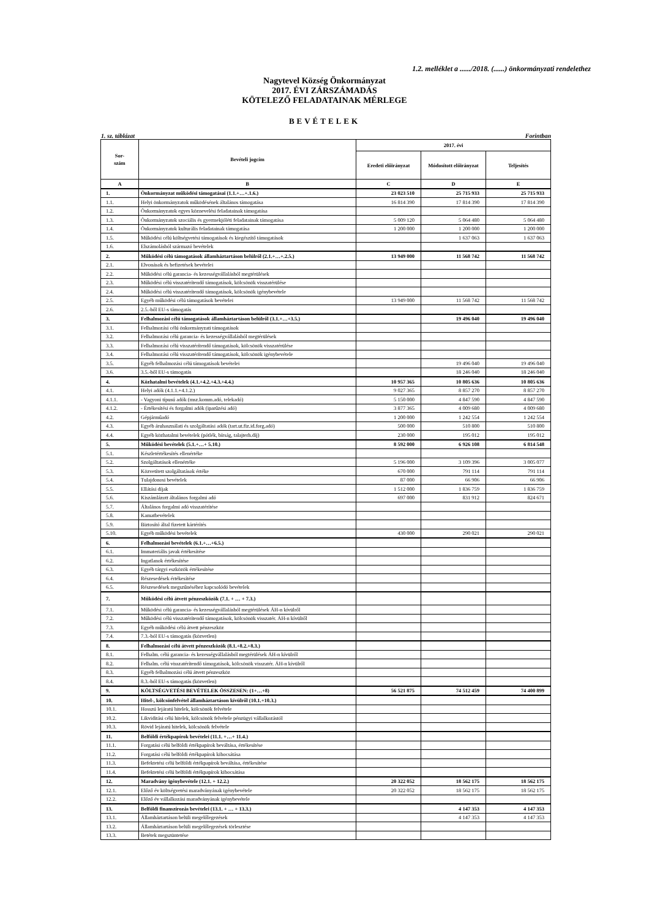1.2. melléklet a ....../2018. (......) önkormányzati rendelethez
Nagytevel Község Önkormányzat
2017. ÉVI ZÁRSZÁMADÁS
KÖTELEZŐ FELADATAINAK MÉRLEGE
BEVÉTELEK
1. sz. táblázat Forintban
| Sor- szám | Bevételi jogcím | 2017. évi | | |
| --- | --- | --- | --- | --- |
| | | Eredeti előirányzat | Módosított előirányzat | Teljesítés |
| A | B | C | D | E |
| 1. | Önkormányzat működési támogatásai (1.1.+…+.1.6.) | 23 023 510 | 25 715 933 | 25 715 933 |
| 1.1. | Helyi önkormányzatok működésének általános támogatása | 16 814 390 | 17 814 390 | 17 814 390 |
| 1.2. | Önkormányzatok egyes köznevelési feladatainak támogatása | | | |
| 1.3. | Önkormányzatok szociális és gyermekjóléti feladatainak támogatása | 5 009 120 | 5 064 480 | 5 064 480 |
| 1.4. | Önkormányzatok kulturális feladatainak támogatása | 1 200 000 | 1 200 000 | 1 200 000 |
| 1.5. | Működési célú költségvetési támogatások és kiegészítő támogatások | | 1 637 063 | 1 637 063 |
| 1.6. | Elszámolásból származó bevételek | | | |
| 2. | Működési célú támogatások államháztartáson belülről (2.1.+…+.2.5.) | 13 949 000 | 11 568 742 | 11 568 742 |
| 2.1. | Elvonások és befizetések bevételei | | | |
| 2.2. | Működési célú garancia- és kezességvállalásból megtérülések | | | |
| 2.3. | Működési célú visszatérítendő támogatások, kölcsönök visszatérülése | | | |
| 2.4. | Működési célú visszatérítendő támogatások, kölcsönök igénybevétele | | | |
| 2.5. | Egyéb működési célú támogatások bevételei | 13 949 000 | 11 568 742 | 11 568 742 |
| 2.6. | 2.5.-ből EU-s támogatás | | | |
| 3. | Felhalmozási célú támogatások államháztartáson belülről (3.1.+…+3.5.) | | 19 496 040 | 19 496 040 |
| 3.1. | Felhalmozási célú önkormányzati támogatások | | | |
| 3.2. | Felhalmozási célú garancia- és kezességvállalásból megtérülések | | | |
| 3.3. | Felhalmozási célú visszatérítendő támogatások, kölcsönök visszatérülése | | | |
| 3.4. | Felhalmozási célú visszatérítendő támogatások, kölcsönök igénybevétele | | | |
| 3.5. | Egyéb felhalmozási célú támogatások bevételei | | 19 496 040 | 19 496 040 |
| 3.6. | 3.5.-ből EU-s támogatás | | 18 246 040 | 18 246 040 |
| 4. | Közhatalmi bevételek (4.1.+4.2.+4.3.+4.4.) | 10 957 365 | 10 805 636 | 10 805 636 |
| 4.1. | Helyi adók (4.1.1.+4.1.2.) | 9 027 365 | 8 857 270 | 8 857 270 |
| 4.1.1. | - Vagyoni típusú adók (msz.komm.adó, telekadó) | 5 150 000 | 4 847 590 | 4 847 590 |
| 4.1.2. | - Értékesítési és forgalmi adók (iparűzési adó) | 3 877 365 | 4 009 680 | 4 009 680 |
| 4.2. | Gépjárműadó | 1 200 000 | 1 242 554 | 1 242 554 |
| 4.3. | Egyéb áruhasználati és szolgáltatási adók (tart.ut.fiz.id.forg.adó) | 500 000 | 510 800 | 510 800 |
| 4.4. | Egyéb közhatalmi bevételek (pótlék, bírság, talajterh.díj) | 230 000 | 195 012 | 195 012 |
| 5. | Működési bevételek (5.1.+…+ 5.10.) | 8 592 000 | 6 926 108 | 6 814 548 |
| 5.1. | Készletértékesítés ellenértéke | | | |
| 5.2. | Szolgáltatások ellenértéke | 5 196 000 | 3 109 396 | 3 005 077 |
| 5.3. | Közvetített szolgáltatások értéke | 670 000 | 791 114 | 791 114 |
| 5.4. | Tulajdonosi bevételek | 87 000 | 66 906 | 66 906 |
| 5.5. | Ellátási díjak | 1 512 000 | 1 836 759 | 1 836 759 |
| 5.6. | Kiszámlázott általános forgalmi adó | 697 000 | 831 912 | 824 671 |
| 5.7. | Általános forgalmi adó visszatérítése | | | |
| 5.8. | Kamatbevételek | | | |
| 5.9. | Biztosító által fizetett kártérítés | | | |
| 5.10. | Egyéb működési bevételek | 430 000 | 290 021 | 290 021 |
| 6. | Felhalmozási bevételek (6.1.+…+6.5.) | | | |
| 6.1. | Immateriális javak értékesítése | | | |
| 6.2. | Ingatlanok értékesítése | | | |
| 6.3. | Egyéb tárgyi eszközök értékesítése | | | |
| 6.4. | Részesedések értékesítése | | | |
| 6.5. | Részesedések megszűnéséhez kapcsolódó bevételek | | | |
| 7. | Működési célú átvett pénzeszközök (7.1. + … + 7.3.) | | | |
| 7.1. | Működési célú garancia- és kezességvállalásból megtérülések ÁH-n kívülről | | | |
| 7.2. | Működési célú visszatérítendő támogatások, kölcsönök visszatér. ÁH-n kívülről | | | |
| 7.3. | Egyéb működési célú átvett pénzeszköz | | | |
| 7.4. | 7.3.-ból EU-s támogatás (közvetlen) | | | |
| 8. | Felhalmozási célú átvett pénzeszközök (8.1.+8.2.+8.3.) | | | |
| 8.1. | Felhalm. célú garancia- és kezességvállalásból megtérülések ÁH-n kívülről | | | |
| 8.2. | Felhalm. célú visszatérítendő támogatások, kölcsönök visszatér. ÁH-n kívülről | | | |
| 8.3. | Egyéb felhalmozási célú átvett pénzeszköz | | | |
| 8.4. | 8.3.-ból EU-s támogatás (közvetlen) | | | |
| 9. | KÖLTSÉGVETÉSI BEVÉTELEK ÖSSZESEN: (1+…+8) | 56 521 875 | 74 512 459 | 74 400 899 |
| 10. | Hitel-, kölcsönfelvétel államháztartáson kívülről (10.1.+10.3.) | | | |
| 10.1. | Hosszú lejáratú hitelek, kölcsönök felvétele | | | |
| 10.2. | Likviditási célú hitelek, kölcsönök felvétele pénzügyi vállalkozástól | | | |
| 10.3. | Rövid lejáratú hitelek, kölcsönök felvétele | | | |
| 11. | Belföldi értékpapírok bevételei (11.1. +…+ 11.4.) | | | |
| 11.1. | Forgatási célú belföldi értékpapírok beváltása, értékesítése | | | |
| 11.2. | Forgatási célú belföldi értékpapírok kibocsátása | | | |
| 11.3. | Befektetési célú belföldi értékpapírok beváltása, értékesítése | | | |
| 11.4. | Befektetési célú belföldi értékpapírok kibocsátása | | | |
| 12. | Maradvány igénybevétele (12.1. + 12.2.) | 20 322 052 | 18 562 175 | 18 562 175 |
| 12.1. | Előző év költségvetési maradványának igénybevétele | 20 322 052 | 18 562 175 | 18 562 175 |
| 12.2. | Előző év vállalkozási maradványának igénybevétele | | | |
| 13. | Belföldi finanszírozás bevételei (13.1. + … + 13.3.) | | 4 147 353 | 4 147 353 |
| 13.1. | Államháztartáson belüli megelőlegezések | | 4 147 353 | 4 147 353 |
| 13.2. | Államháztartáson belüli megelőlegezések törlesztése | | | |
| 13.3. | Betétek megszüntetése | | | |